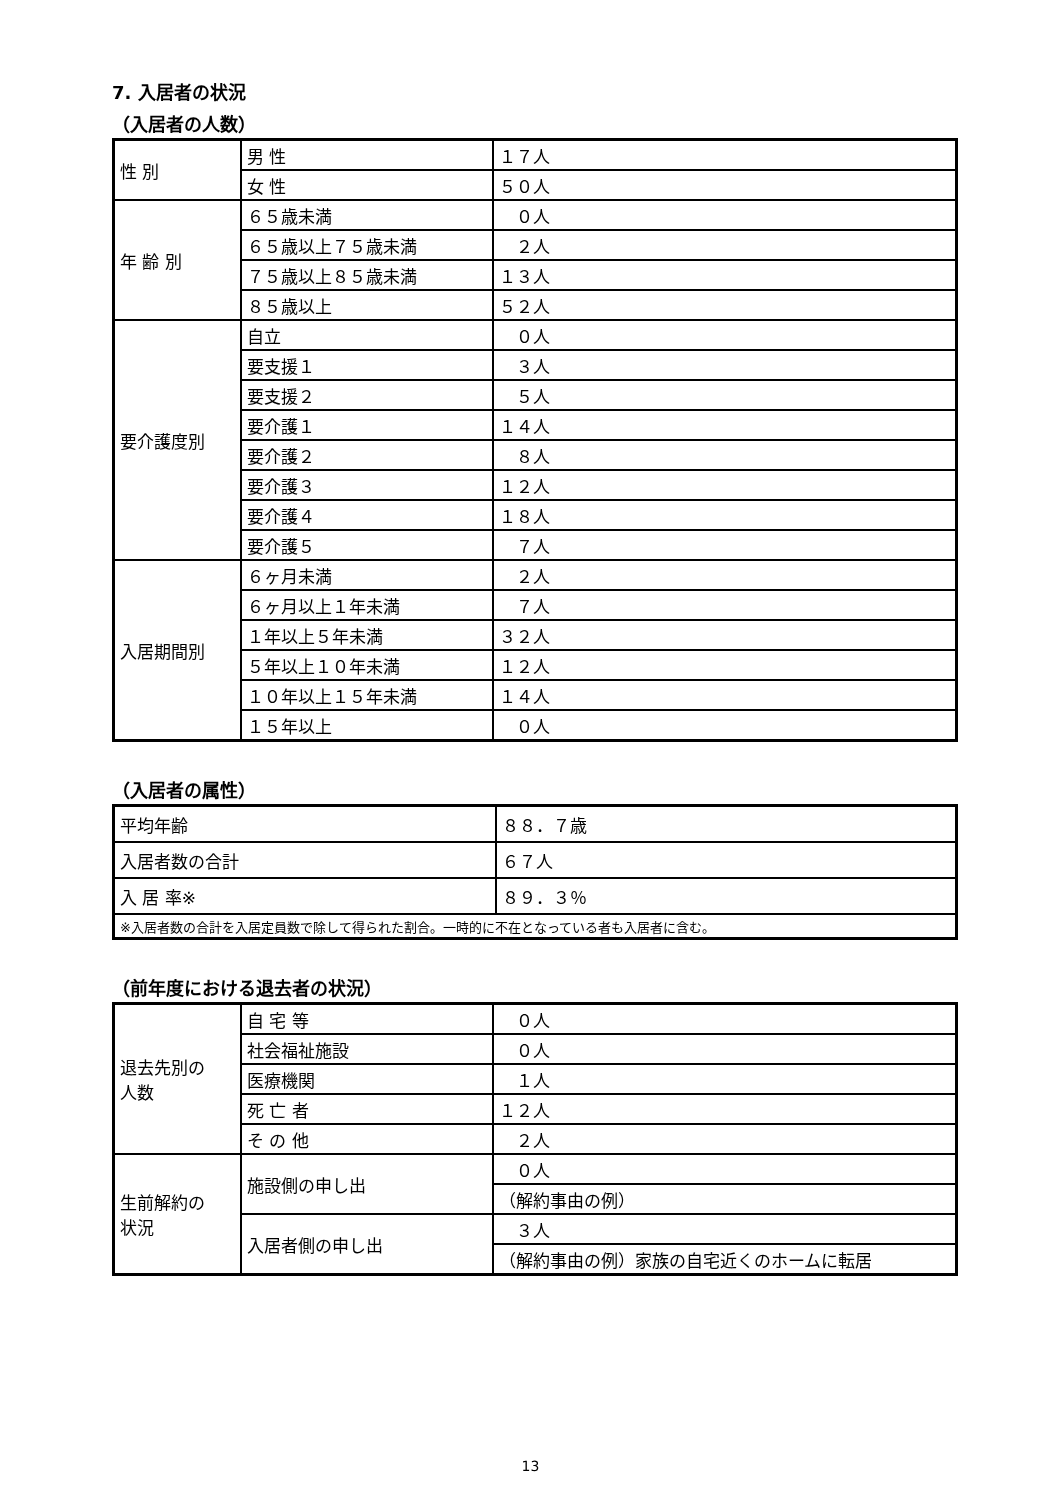7. 入居者の状況
（入居者の人数）
| 性 別 | 男 性 | １７人 |
| | 女 性 | ５０人 |
| 年 齢 別 | ６５歳未満 | ０人 |
| | ６５歳以上７５歳未満 | ２人 |
| | ７５歳以上８５歳未満 | １３人 |
| | ８５歳以上 | ５２人 |
| 要介護度別 | 自立 | ０人 |
| | 要支援１ | ３人 |
| | 要支援２ | ５人 |
| | 要介護１ | １４人 |
| | 要介護２ | ８人 |
| | 要介護３ | １２人 |
| | 要介護４ | １８人 |
| | 要介護５ | ７人 |
| 入居期間別 | ６ヶ月未満 | ２人 |
| | ６ヶ月以上１年未満 | ７人 |
| | １年以上５年未満 | ３２人 |
| | ５年以上１０年未満 | １２人 |
| | １０年以上１５年未満 | １４人 |
| | １５年以上 | ０人 |
（入居者の属性）
| 平均年齢 | ８８．７歳 |
| 入居者数の合計 | ６７人 |
| 入 居 率※ | ８９．３％ |
| ※入居者数の合計を入居定員数で除して得られた割合。一時的に不在となっている者も入居者に含む。 | |
（前年度における退去者の状況）
| 退去先別の 人数 | 自 宅 等 | ０人 |
| | 社会福祉施設 | ０人 |
| | 医療機関 | １人 |
| | 死 亡 者 | １２人 |
| | そ の 他 | ２人 |
| 生前解約の 状況 | 施設側の申し出 | ０人 |
| | | （解約事由の例） |
| | 入居者側の申し出 | ３人 |
| | | （解約事由の例）家族の自宅近くのホームに転居 |
13